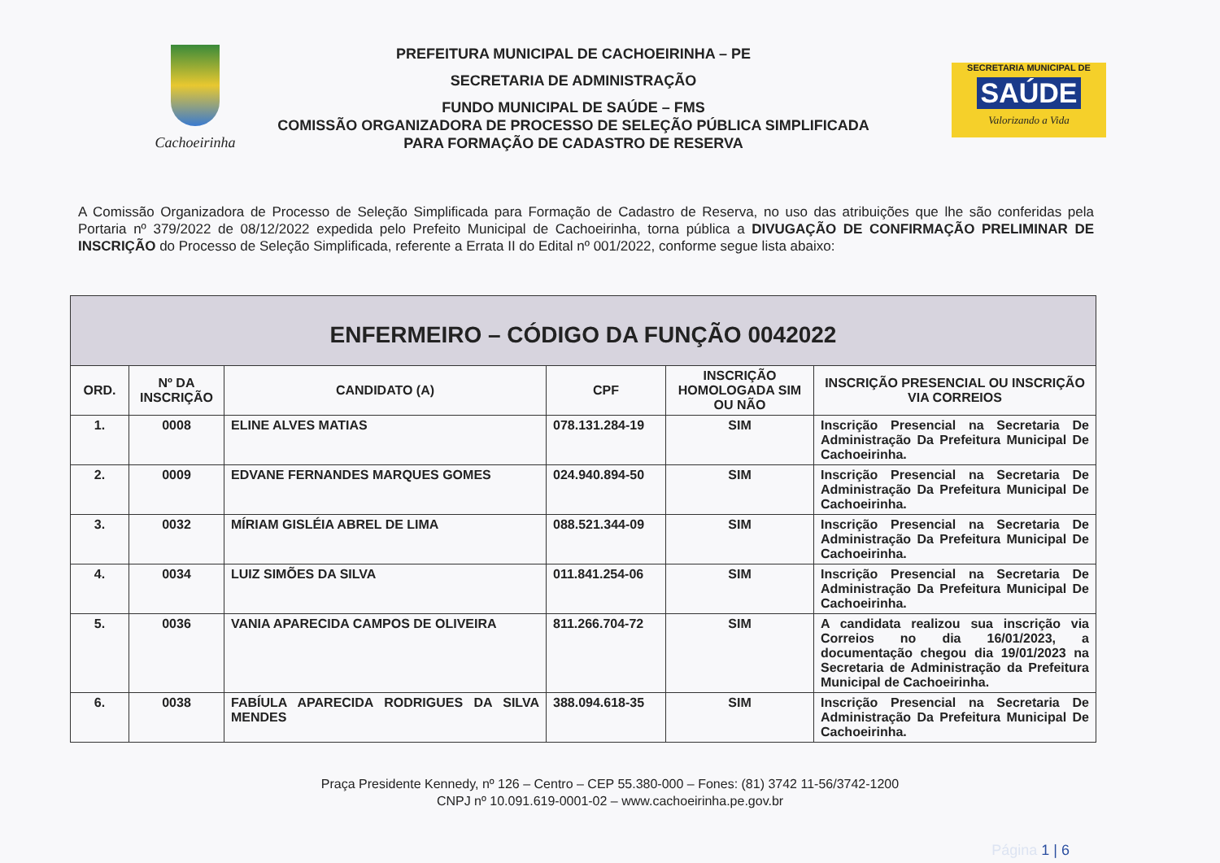Cachoeirinha
PREFEITURA MUNICIPAL DE CACHOEIRINHA – PE
SECRETARIA DE ADMINISTRAÇÃO
FUNDO MUNICIPAL DE SAÚDE – FMS
COMISSÃO ORGANIZADORA DE PROCESSO DE SELEÇÃO PÚBLICA SIMPLIFICADA
PARA FORMAÇÃO DE CADASTRO DE RESERVA
SECRETARIA MUNICIPAL DE
SAÚDE
Valorizando a Vida
A Comissão Organizadora de Processo de Seleção Simplificada para Formação de Cadastro de Reserva, no uso das atribuições que lhe são conferidas pela Portaria nº 379/2022 de 08/12/2022 expedida pelo Prefeito Municipal de Cachoeirinha, torna pública a DIVUGAÇÃO DE CONFIRMAÇÃO PRELIMINAR DE INSCRIÇÃO do Processo de Seleção Simplificada, referente a Errata II do Edital nº 001/2022, conforme segue lista abaixo:
| ENFERMEIRO – CÓDIGO DA FUNÇÃO 0042022 | | | | | |
| --- | --- | --- | --- | --- | --- |
| ORD. | Nº DA INSCRIÇÃO | CANDIDATO (A) | CPF | INSCRIÇÃO HOMOLOGADA SIM OU NÃO | INSCRIÇÃO PRESENCIAL OU INSCRIÇÃO VIA CORREIOS |
| 1. | 0008 | ELINE ALVES MATIAS | 078.131.284-19 | SIM | Inscrição Presencial na Secretaria De Administração Da Prefeitura Municipal De Cachoeirinha. |
| 2. | 0009 | EDVANE FERNANDES MARQUES GOMES | 024.940.894-50 | SIM | Inscrição Presencial na Secretaria De Administração Da Prefeitura Municipal De Cachoeirinha. |
| 3. | 0032 | MÍRIAM GISLÉIA ABREL DE LIMA | 088.521.344-09 | SIM | Inscrição Presencial na Secretaria De Administração Da Prefeitura Municipal De Cachoeirinha. |
| 4. | 0034 | LUIZ SIMÕES DA SILVA | 011.841.254-06 | SIM | Inscrição Presencial na Secretaria De Administração Da Prefeitura Municipal De Cachoeirinha. |
| 5. | 0036 | VANIA APARECIDA CAMPOS DE OLIVEIRA | 811.266.704-72 | SIM | A candidata realizou sua inscrição via Correios no dia 16/01/2023, a documentação chegou dia 19/01/2023 na Secretaria de Administração da Prefeitura Municipal de Cachoeirinha. |
| 6. | 0038 | FABÍULA APARECIDA RODRIGUES DA SILVA MENDES | 388.094.618-35 | SIM | Inscrição Presencial na Secretaria De Administração Da Prefeitura Municipal De Cachoeirinha. |
Praça Presidente Kennedy, nº 126 – Centro – CEP 55.380-000 – Fones: (81) 3742 11-56/3742-1200
CNPJ nº 10.091.619-0001-02 – www.cachoeirinha.pe.gov.br
Página 1 | 6